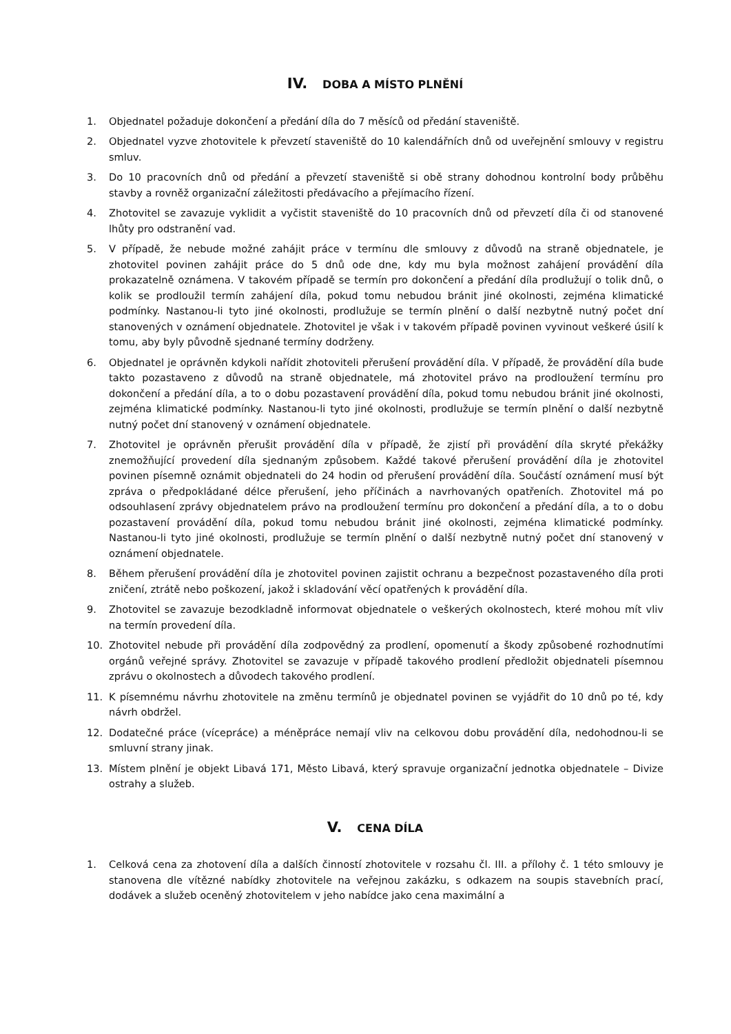IV. DOBA A MÍSTO PLNĚNÍ
1. Objednatel požaduje dokončení a předání díla do 7 měsíců od předání staveniště.
2. Objednatel vyzve zhotovitele k převzetí staveniště do 10 kalendářních dnů od uveřejnění smlouvy v registru smluv.
3. Do 10 pracovních dnů od předání a převzetí staveniště si obě strany dohodnou kontrolní body průběhu stavby a rovněž organizační záležitosti předávacího a přejímacího řízení.
4. Zhotovitel se zavazuje vyklidit a vyčistit staveniště do 10 pracovních dnů od převzetí díla či od stanovené lhůty pro odstranění vad.
5. V případě, že nebude možné zahájit práce v termínu dle smlouvy z důvodů na straně objednatele, je zhotovitel povinen zahájit práce do 5 dnů ode dne, kdy mu byla možnost zahájení provádění díla prokazatelně oznámena. V takovém případě se termín pro dokončení a předání díla prodlužují o tolik dnů, o kolik se prodloužil termín zahájení díla, pokud tomu nebudou bránit jiné okolnosti, zejména klimatické podmínky. Nastanou-li tyto jiné okolnosti, prodlužuje se termín plnění o další nezbytně nutný počet dní stanovených v oznámení objednatele. Zhotovitel je však i v takovém případě povinen vyvinout veškeré úsilí k tomu, aby byly původně sjednané termíny dodrženy.
6. Objednatel je oprávněn kdykoli nařídit zhotoviteli přerušení provádění díla. V případě, že provádění díla bude takto pozastaveno z důvodů na straně objednatele, má zhotovitel právo na prodloužení termínu pro dokončení a předání díla, a to o dobu pozastavení provádění díla, pokud tomu nebudou bránit jiné okolnosti, zejména klimatické podmínky. Nastanou-li tyto jiné okolnosti, prodlužuje se termín plnění o další nezbytně nutný počet dní stanovený v oznámení objednatele.
7. Zhotovitel je oprávněn přerušit provádění díla v případě, že zjistí při provádění díla skryté překážky znemožňující provedení díla sjednaným způsobem. Každé takové přerušení provádění díla je zhotovitel povinen písemně oznámit objednateli do 24 hodin od přerušení provádění díla. Součástí oznámení musí být zpráva o předpokládané délce přerušení, jeho příčinách a navrhovaných opatřeních. Zhotovitel má po odsouhlasení zprávy objednatelem právo na prodloužení termínu pro dokončení a předání díla, a to o dobu pozastavení provádění díla, pokud tomu nebudou bránit jiné okolnosti, zejména klimatické podmínky. Nastanou-li tyto jiné okolnosti, prodlužuje se termín plnění o další nezbytně nutný počet dní stanovený v oznámení objednatele.
8. Během přerušení provádění díla je zhotovitel povinen zajistit ochranu a bezpečnost pozastaveného díla proti zničení, ztrátě nebo poškození, jakož i skladování věcí opatřených k provádění díla.
9. Zhotovitel se zavazuje bezodkladně informovat objednatele o veškerých okolnostech, které mohou mít vliv na termín provedení díla.
10. Zhotovitel nebude při provádění díla zodpovědný za prodlení, opomenutí a škody způsobené rozhodnutími orgánů veřejné správy. Zhotovitel se zavazuje v případě takového prodlení předložit objednateli písemnou zprávu o okolnostech a důvodech takového prodlení.
11. K písemnému návrhu zhotovitele na změnu termínů je objednatel povinen se vyjádřit do 10 dnů po té, kdy návrh obdržel.
12. Dodatečné práce (vícepráce) a méněpráce nemají vliv na celkovou dobu provádění díla, nedohodnou-li se smluvní strany jinak.
13. Místem plnění je objekt Libavá 171, Město Libavá, který spravuje organizační jednotka objednatele – Divize ostrahy a služeb.
V. CENA DÍLA
1. Celková cena za zhotovení díla a dalších činností zhotovitele v rozsahu čl. III. a přílohy č. 1 této smlouvy je stanovena dle vítězné nabídky zhotovitele na veřejnou zakázku, s odkazem na soupis stavebních prací, dodávek a služeb oceněný zhotovitelem v jeho nabídce jako cena maximální a